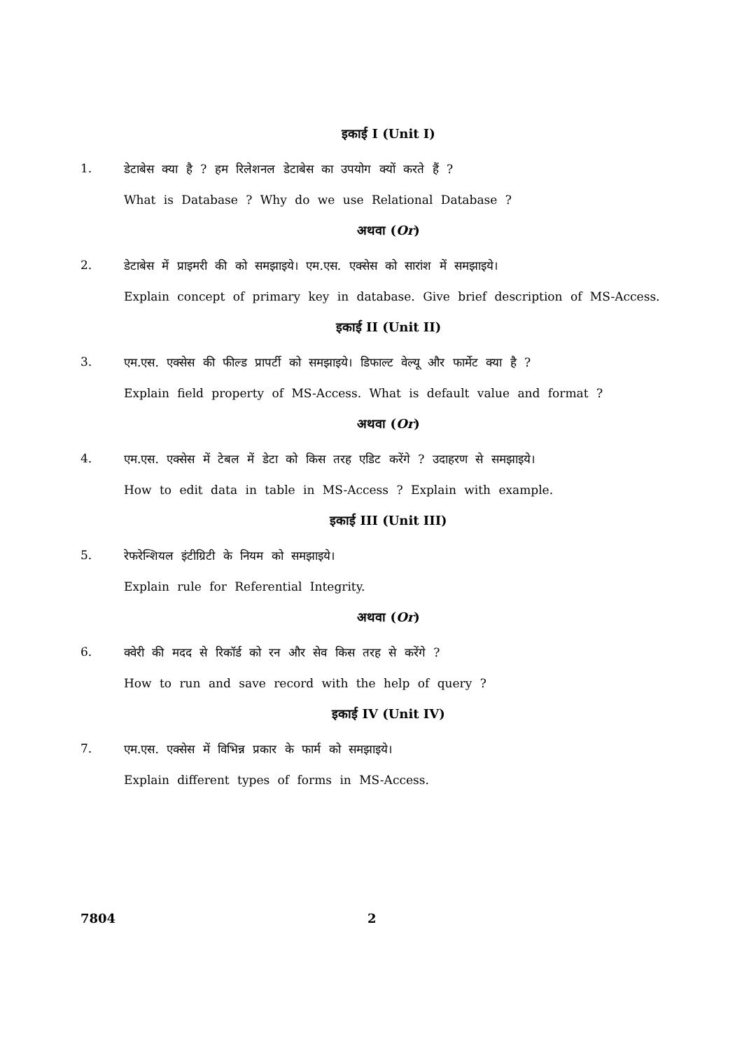इकाई I (Unit I)
1.
डेटाबेस क्या है ? हम रिलेशनल डेटाबेस का उपयोग क्यों करते हैं ?
What is Database ? Why do we use Relational Database ?
अथवा (Or)
2.
डेटाबेस में प्राइमरी की को समझाइये। एम.एस. एक्सेस को सारांश में समझाइये।
Explain concept of primary key in database. Give brief description of MS-Access.
इकाई II (Unit II)
3.
एम.एस. एक्सेस की फील्ड प्रापर्टी को समझाइये। डिफाल्ट वेल्यू और फार्मेट क्या है ?
Explain field property of MS-Access. What is default value and format ?
अथवा (Or)
4.
एम.एस. एक्सेस में टेबल में डेटा को किस तरह एडिट करेंगे ? उदाहरण से समझाइये।
How to edit data in table in MS-Access ? Explain with example.
इकाई III (Unit III)
5.
रेफरेन्शियल इंटीग्रिटी के नियम को समझाइये।
Explain rule for Referential Integrity.
अथवा (Or)
6.
क्वेरी की मदद से रिकॉर्ड को रन और सेव किस तरह से करेंगे ?
How to run and save record with the help of query ?
इकाई IV (Unit IV)
7.
एम.एस. एक्सेस में विभिन्न प्रकार के फार्म को समझाइये।
Explain different types of forms in MS-Access.
7804 2